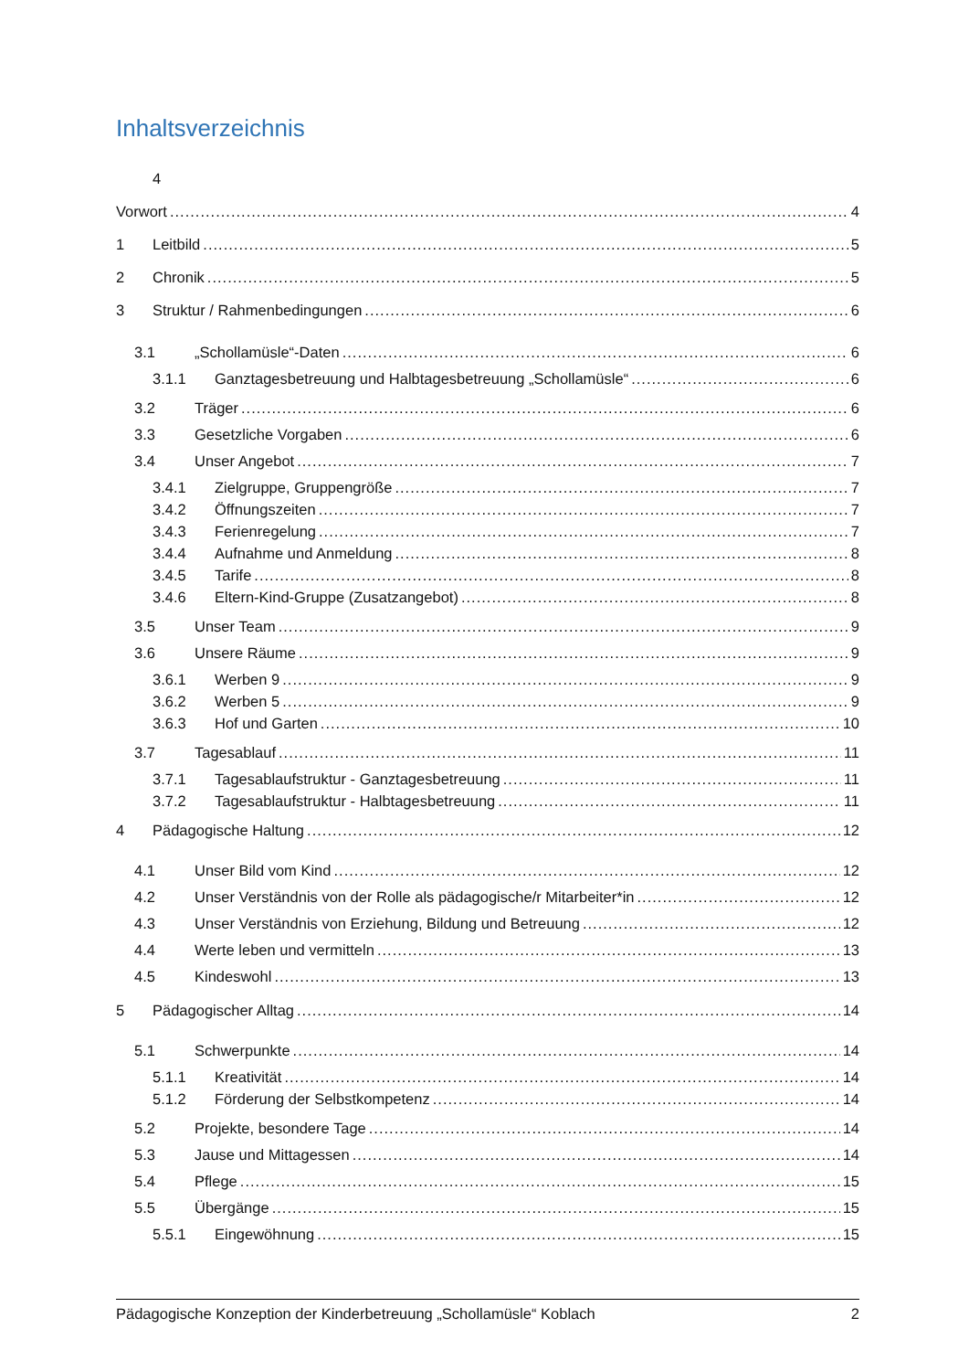Inhaltsverzeichnis
4
Vorwort 4
1 Leitbild 5
2 Chronik 5
3 Struktur / Rahmenbedingungen 6
3.1 „Schollamüsle“-Daten 6
3.1.1 Ganztagesbetreuung und Halbtagesbetreuung „Schollamüsle“ 6
3.2 Träger 6
3.3 Gesetzliche Vorgaben 6
3.4 Unser Angebot 7
3.4.1 Zielgruppe, Gruppengröße 7
3.4.2 Öffnungszeiten 7
3.4.3 Ferienregelung 7
3.4.4 Aufnahme und Anmeldung 8
3.4.5 Tarife 8
3.4.6 Eltern-Kind-Gruppe (Zusatzangebot) 8
3.5 Unser Team 9
3.6 Unsere Räume 9
3.6.1 Werben 9 9
3.6.2 Werben 5 9
3.6.3 Hof und Garten 10
3.7 Tagesablauf 11
3.7.1 Tagesablaufstruktur - Ganztagesbetreuung 11
3.7.2 Tagesablaufstruktur - Halbtagesbetreuung 11
4 Pädagogische Haltung 12
4.1 Unser Bild vom Kind 12
4.2 Unser Verständnis von der Rolle als pädagogische/r Mitarbeiter*in 12
4.3 Unser Verständnis von Erziehung, Bildung und Betreuung 12
4.4 Werte leben und vermitteln 13
4.5 Kindeswohl 13
5 Pädagogischer Alltag 14
5.1 Schwerpunkte 14
5.1.1 Kreativität 14
5.1.2 Förderung der Selbstkompetenz 14
5.2 Projekte, besondere Tage 14
5.3 Jause und Mittagessen 14
5.4 Pflege 15
5.5 Übergänge 15
5.5.1 Eingewöhnung 15
Pädagogische Konzeption der Kinderbetreuung „Schollamüsle“ Koblach 2